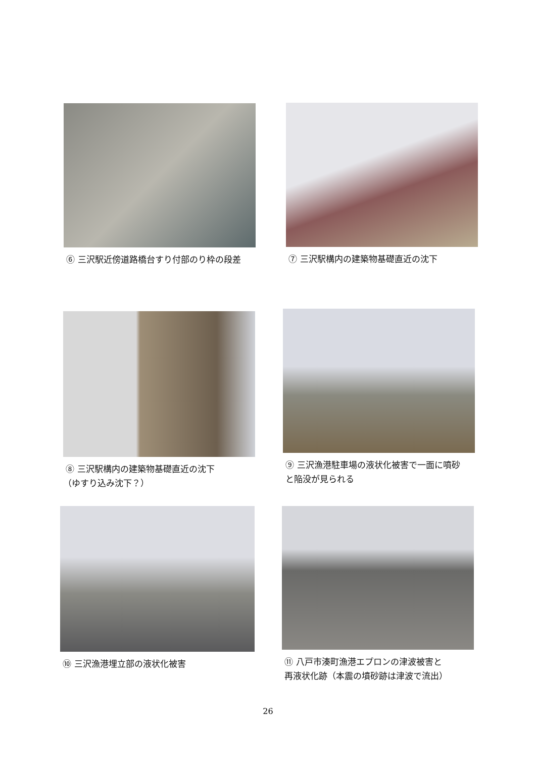⑥ 三沢駅近傍道路橋台すり付部のり枠の段差
⑦ 三沢駅構内の建築物基礎直近の沈下
⑧ 三沢駅構内の建築物基礎直近の沈下
（ゆすり込み沈下？）
⑨ 三沢漁港駐車場の液状化被害で一面に噴砂
と陥没が見られる
⑩ 三沢漁港埋立部の液状化被害
⑪ 八戸市湊町漁港エプロンの津波被害と
再液状化跡（本震の墳砂跡は津波で流出）
26